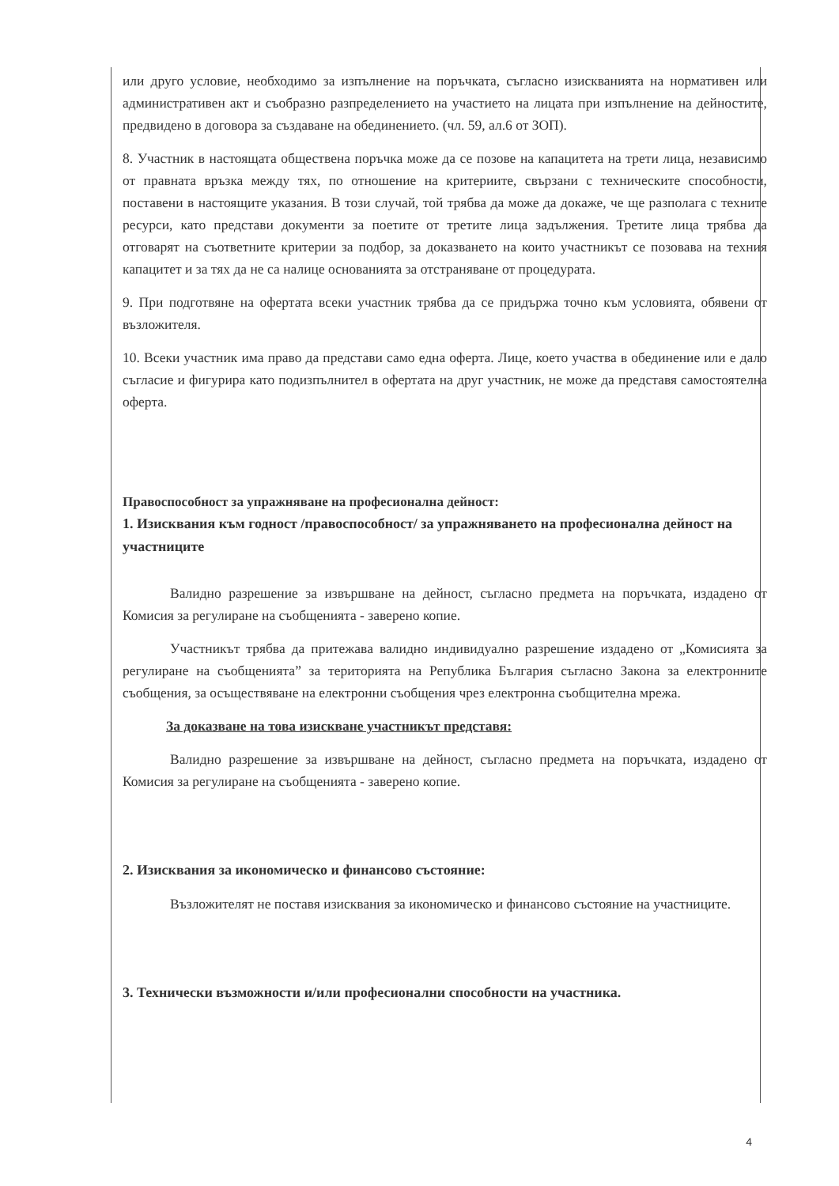или друго условие, необходимо за изпълнение на поръчката, съгласно изискванията на нормативен или административен акт и съобразно разпределението на участието на лицата при изпълнение на дейностите, предвидено в договора за създаване на обединението. (чл. 59, ал.6 от ЗОП).
8. Участник в настоящата обществена поръчка може да се позове на капацитета на трети лица, независимо от правната връзка между тях, по отношение на критериите, свързани с техническите способности, поставени в настоящите указания. В този случай, той трябва да може да докаже, че ще разполага с техните ресурси, като представи документи за поетите от третите лица задължения. Третите лица трябва да отговарят на съответните критерии за подбор, за доказването на които участникът се позовава на техния капацитет и за тях да не са налице основанията за отстраняване от процедурата.
9. При подготвяне на офертата всеки участник трябва да се придържа точно към условията, обявени от възложителя.
10. Всеки участник има право да представи само една оферта. Лице, което участва в обединение или е дало съгласие и фигурира като подизпълнител в офертата на друг участник, не може да представя самостоятелна оферта.
Правоспособност за упражняване на професионална дейност:
1. Изисквания към годност /правоспособност/ за упражняването на професионална дейност на участниците
Валидно разрешение за извършване на дейност, съгласно предмета на поръчката, издадено от Комисия за регулиране на съобщенията - заверено копие.
Участникът трябва да притежава валидно индивидуално разрешение издадено от „Комисията за регулиране на съобщенията” за територията на Република България съгласно Закона за електронните съобщения, за осъществяване на електронни съобщения чрез електронна съобщителна мрежа.
За доказване на това изискване участникът представя:
Валидно разрешение за извършване на дейност, съгласно предмета на поръчката, издадено от Комисия за регулиране на съобщенията - заверено копие.
2. Изисквания за икономическо и финансово състояние:
Възложителят не поставя изисквания за икономическо и финансово състояние на участниците.
3. Технически възможности и/или професионални способности на участника.
4